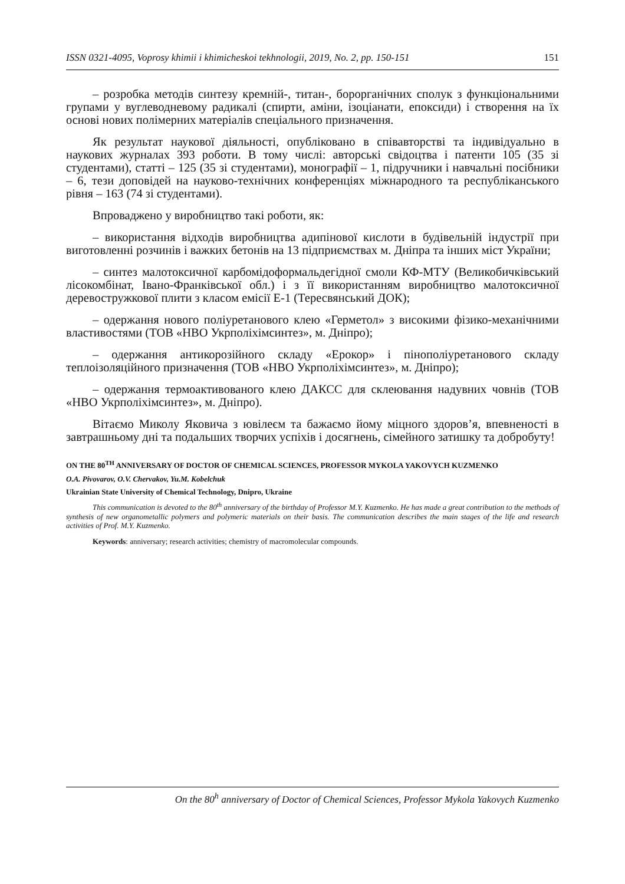ISSN 0321-4095, Voprosy khimii i khimicheskoi tekhnologii, 2019, No. 2, pp. 150-151 151
– розробка методів синтезу кремній-, титан-, борорганічних сполук з функціональними групами у вуглеводневому радикалі (спирти, аміни, ізоціанати, епоксиди) і створення на їх основі нових полімерних матеріалів спеціального призначення.
Як результат наукової діяльності, опубліковано в співавторстві та індивідуально в наукових журналах 393 роботи. В тому числі: авторські свідоцтва і патенти 105 (35 зі студентами), статті – 125 (35 зі студентами), монографії – 1, підручники і навчальні посібники – 6, тези доповідей на науково-технічних конференціях міжнародного та республіканського рівня – 163 (74 зі студентами).
Впроваджено у виробництво такі роботи, як:
– використання відходів виробництва адипінової кислоти в будівельній індустрії при виготовленні розчинів і важких бетонів на 13 підприємствах м. Дніпра та інших міст України;
– синтез малотоксичної карбомідоформальдегідної смоли КФ-МТУ (Великобичківський лісокомбінат, Івано-Франківської обл.) і з її використанням виробництво малотоксичної деревостружкової плити з класом емісії Е-1 (Тересвянський ДОК);
– одержання нового поліуретанового клею «Герметол» з високими фізико-механічними властивостями (ТОВ «НВО Укрполіхімсинтез», м. Дніпро);
– одержання антикорозійного складу «Ерокор» і пінополіуретанового складу теплоізоляційного призначення (ТОВ «НВО Укрполіхімсинтез», м. Дніпро);
– одержання термоактивованого клею ДАКСС для склеювання надувних човнів (ТОВ «НВО Укрполіхімсинтез», м. Дніпро).
Вітаємо Миколу Яковича з ювілеєм та бажаємо йому міцного здоров’я, впевненості в завтрашньому дні та подальших творчих успіхів і досягнень, сімейного затишку та добробуту!
ON THE 80<sup>TH</sup> ANNIVERSARY OF DOCTOR OF CHEMICAL SCIENCES, PROFESSOR MYKOLA YAKOVYCH KUZMENKO
O.A. Pivovarov, O.V. Chervakov, Yu.M. Kobelchuk
Ukrainian State University of Chemical Technology, Dnipro, Ukraine
This communication is devoted to the 80<sup>th</sup> anniversary of the birthday of Professor M.Y. Kuzmenko. He has made a great contribution to the methods of synthesis of new organometallic polymers and polymeric materials on their basis. The communication describes the main stages of the life and research activities of Prof. M.Y. Kuzmenko.
Keywords: anniversary; research activities; chemistry of macromolecular compounds.
On the 80<sup>h</sup> anniversary of Doctor of Chemical Sciences, Professor Mykola Yakovych Kuzmenko